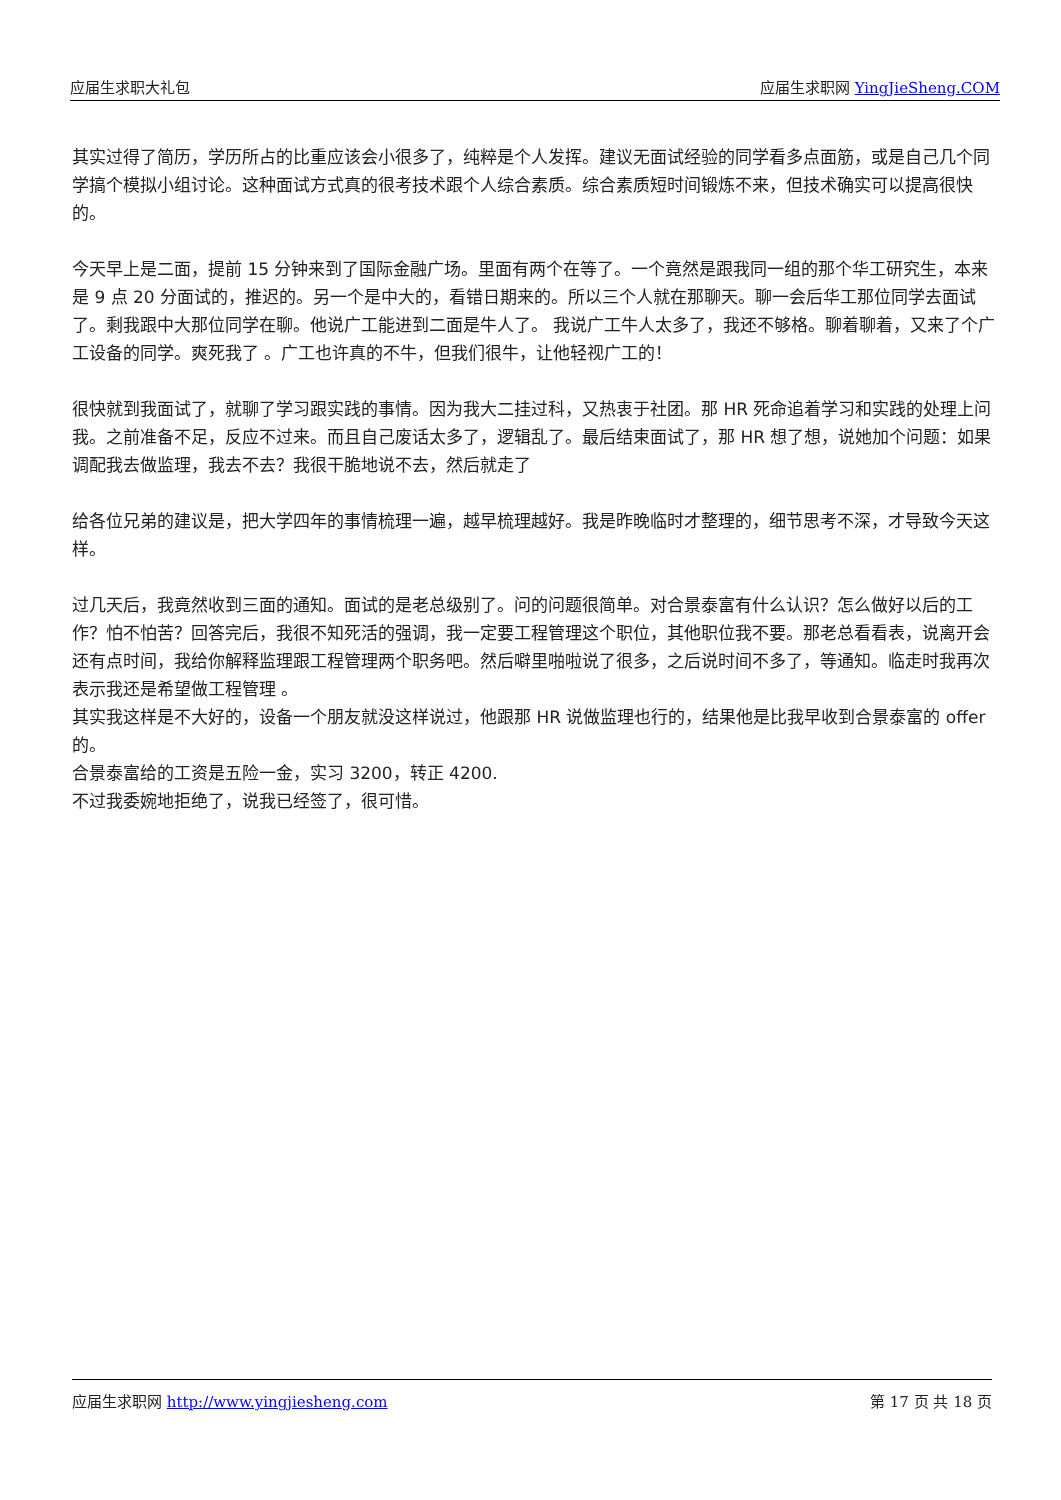应届生求职大礼包 应届生求职网 YingJieSheng.COM
其实过得了简历，学历所占的比重应该会小很多了，纯粹是个人发挥。建议无面试经验的同学看多点面筋，或是自己几个同学搞个模拟小组讨论。这种面试方式真的很考技术跟个人综合素质。综合素质短时间锻炼不来，但技术确实可以提高很快的。
今天早上是二面，提前 15 分钟来到了国际金融广场。里面有两个在等了。一个竟然是跟我同一组的那个华工研究生，本来是 9 点 20 分面试的，推迟的。另一个是中大的，看错日期来的。所以三个人就在那聊天。聊一会后华工那位同学去面试了。剩我跟中大那位同学在聊。他说广工能进到二面是牛人了。 我说广工牛人太多了，我还不够格。聊着聊着，又来了个广工设备的同学。爽死我了 。广工也许真的不牛，但我们很牛，让他轻视广工的！
很快就到我面试了，就聊了学习跟实践的事情。因为我大二挂过科，又热衷于社团。那 HR 死命追着学习和实践的处理上问我。之前准备不足，反应不过来。而且自己废话太多了，逻辑乱了。最后结束面试了，那 HR 想了想，说她加个问题：如果调配我去做监理，我去不去？我很干脆地说不去，然后就走了
给各位兄弟的建议是，把大学四年的事情梳理一遍，越早梳理越好。我是昨晚临时才整理的，细节思考不深，才导致今天这样。
过几天后，我竟然收到三面的通知。面试的是老总级别了。问的问题很简单。对合景泰富有什么认识？怎么做好以后的工作？怕不怕苦？回答完后，我很不知死活的强调，我一定要工程管理这个职位，其他职位我不要。那老总看看表，说离开会还有点时间，我给你解释监理跟工程管理两个职务吧。然后噼里啪啦说了很多，之后说时间不多了，等通知。临走时我再次表示我还是希望做工程管理 。
其实我这样是不大好的，设备一个朋友就没这样说过，他跟那 HR 说做监理也行的，结果他是比我早收到合景泰富的 offer 的。
合景泰富给的工资是五险一金，实习 3200，转正 4200.
不过我委婉地拒绝了，说我已经签了，很可惜。
应届生求职网 http://www.yingjiesheng.com 第 17 页 共 18 页